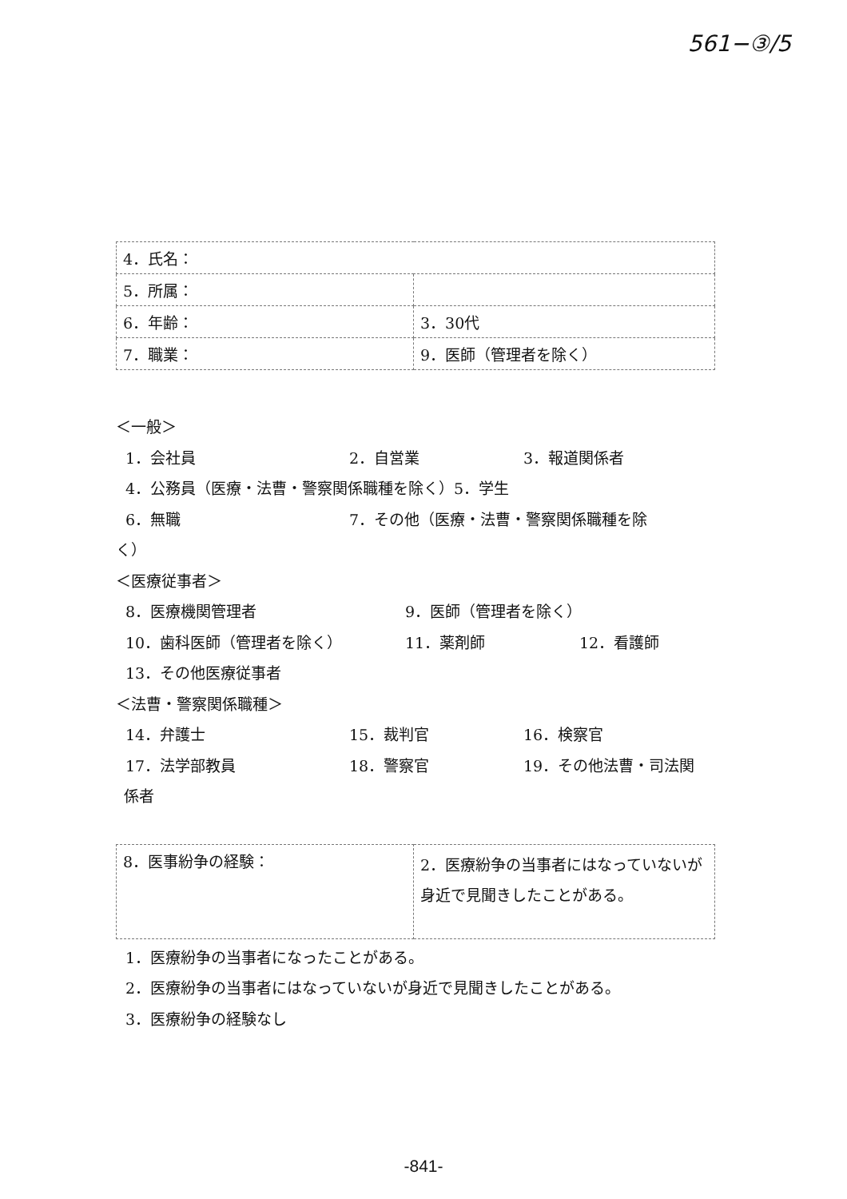561−③/5
| 4．氏名： | |
| 5．所属： | |
| 6．年齢： | 3．30代 |
| 7．職業： | 9．医師（管理者を除く） |
＜一般＞
1．会社員 2．自営業 3．報道関係者
4．公務員（医療・法曹・警察関係職種を除く） 5．学生
6．無職 7．その他（医療・法曹・警察関係職種を除
く）
＜医療従事者＞
8．医療機関管理者 9．医師（管理者を除く）
10．歯科医師（管理者を除く） 11．薬剤師 12．看護師
13．その他医療従事者
＜法曹・警察関係職種＞
14．弁護士 15．裁判官 16．検察官
17．法学部教員 18．警察官 19．その他法曹・司法関
係者
| 8．医事紛争の経験： | 2．医療紛争の当事者にはなっていないが身近で見聞きしたことがある。 |
1．医療紛争の当事者になったことがある。
2．医療紛争の当事者にはなっていないが身近で見聞きしたことがある。
3．医療紛争の経験なし
-841-